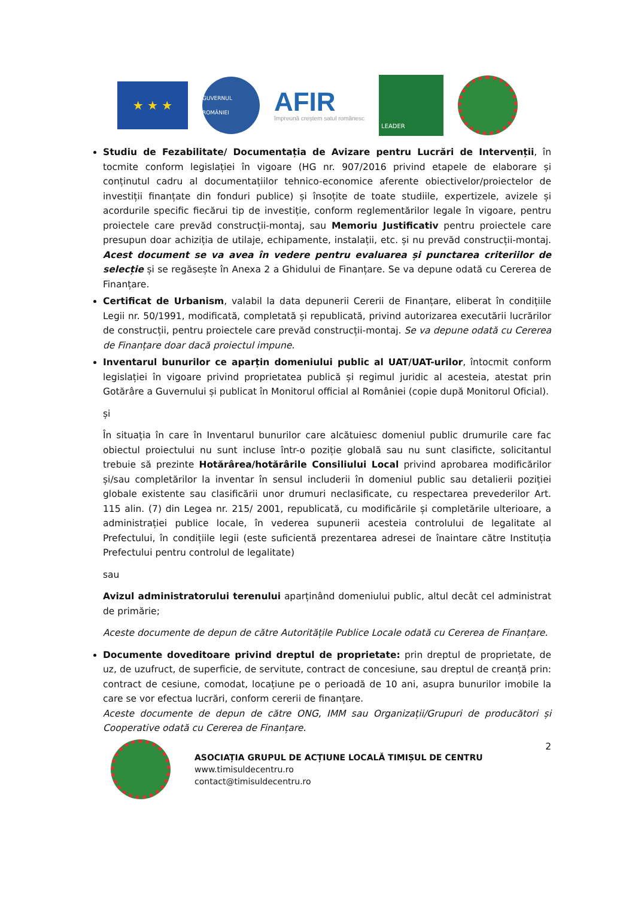★ ★ ★
GUVERNUL ROMÂNIEI
AFIR
împreună creștem satul românesc
LEADER
Studiu de Fezabilitate/ Documentația de Avizare pentru Lucrări de Intervenții, în tocmite conform legislației în vigoare (HG nr. 907/2016 privind etapele de elaborare și conținutul cadru al documentațiilor tehnico-economice aferente obiectivelor/proiectelor de investiții finanțate din fonduri publice) și însoțite de toate studiile, expertizele, avizele și acordurile specific fiecărui tip de investiție, conform reglementărilor legale în vigoare, pentru proiectele care prevăd construcții-montaj, sau Memoriu Justificativ pentru proiectele care presupun doar achiziția de utilaje, echipamente, instalații, etc. și nu prevăd construcții-montaj. Acest document se va avea în vedere pentru evaluarea și punctarea criteriilor de selecție și se regăsește în Anexa 2 a Ghidului de Finanțare. Se va depune odată cu Cererea de Finanțare.
Certificat de Urbanism, valabil la data depunerii Cererii de Finanțare, eliberat în condițiile Legii nr. 50/1991, modificată, completată și republicată, privind autorizarea executării lucrărilor de construcții, pentru proiectele care prevăd construcții-montaj. Se va depune odată cu Cererea de Finanțare doar dacă proiectul impune.
Inventarul bunurilor ce aparțin domeniului public al UAT/UAT-urilor, întocmit conform legislației în vigoare privind proprietatea publică și regimul juridic al acesteia, atestat prin Gotărâre a Guvernului și publicat în Monitorul official al României (copie după Monitorul Oficial).
și
În situația în care în Inventarul bunurilor care alcătuiesc domeniul public drumurile care fac obiectul proiectului nu sunt incluse într-o poziție globală sau nu sunt clasificte, solicitantul trebuie să prezinte Hotărârea/hotărârile Consiliului Local privind aprobarea modificărilor și/sau completărilor la inventar în sensul includerii în domeniul public sau detalierii poziției globale existente sau clasificării unor drumuri neclasificate, cu respectarea prevederilor Art. 115 alin. (7) din Legea nr. 215/ 2001, republicată, cu modificările și completările ulterioare, a administrației publice locale, în vederea supunerii acesteia controlului de legalitate al Prefectului, în condițiile legii (este suficientă prezentarea adresei de înaintare către Instituția Prefectului pentru controlul de legalitate)
sau
Avizul administratorului terenului aparținând domeniului public, altul decât cel administrat de primărie;
Aceste documente de depun de către Autoritățile Publice Locale odată cu Cererea de Finanțare.
Documente doveditoare privind dreptul de proprietate: prin dreptul de proprietate, de uz, de uzufruct, de superficie, de servitute, contract de concesiune, sau dreptul de creanță prin: contract de cesiune, comodat, locațiune pe o perioadă de 10 ani, asupra bunurilor imobile la care se vor efectua lucrări, conform cererii de finanțare.
Aceste documente de depun de către ONG, IMM sau Organizații/Grupuri de producători și Cooperative odată cu Cererea de Finanțare.
ASOCIAȚIA GRUPUL DE ACȚIUNE LOCALĂ TIMIȘUL DE CENTRU
www.timisuldecentru.ro
contact@timisuldecentru.ro
2